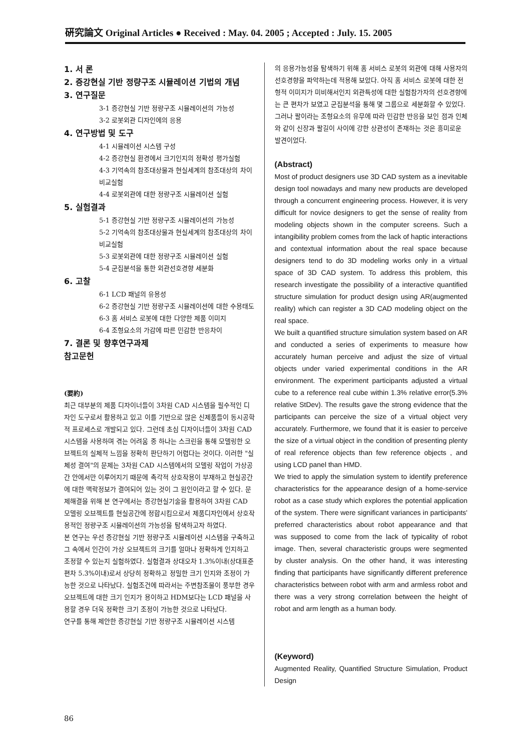硏究論文 Original Articles ● Received : May. 04. 2005 ; Accepted : July. 15. 2005
1. 서 론
2. 증강현실 기반 정량구조 시뮬레이션 기법의 개념
3. 연구질문
3-1 증강현실 기반 정량구조 시뮬레이션의 가능성
3-2 로봇외관 디자인에의 응용
4. 연구방법 및 도구
4-1 시뮬레이션 시스템 구성
4-2 증강현실 환경에서 크기인지의 정확성 평가실험
4-3 기억속의 참조대상물과 현실세계의 참조대상의 차이 비교실험
4-4 로봇외관에 대한 정량구조 시뮬레이션 실험
5. 실험결과
5-1 증강현실 기반 정량구조 시뮬레이션의 가능성
5-2 기억속의 참조대상물과 현실세계의 참조대상의 차이 비교실험
5-3 로봇외관에 대한 정량구조 시뮬레이션 실험
5-4 군집분석을 통한 외관선호경향 세분화
6. 고찰
6-1 LCD 패널의 유용성
6-2 증강현실 기반 정량구조 시뮬레이션에 대한 수용태도
6-3 홈 서비스 로봇에 대한 다양한 제품 이미지
6-4 조형요소의 가감에 따른 민감한 반응차이
7. 결론 및 향후연구과제
참고문헌
(要約)
최근 대부분의 제품 디자이너들이 3차원 CAD 시스템을 필수적인 디자인 도구로서 활용하고 있고 이를 기반으로 많은 신제품들이 동시공학적 프로세스로 개발되고 있다. 그런데 초심 디자이너들이 3차원 CAD시스템을 사용하며 겪는 어려움 중 하나는 스크린을 통해 모델링한 오브젝트의 실체적 느낌을 정확히 판단하기 어렵다는 것이다. 이러한 "실체성 결여"의 문제는 3차원 CAD 시스템에서의 모델링 작업이 가상공간 안에서만 이루어지기 때문에 촉각적 상호작용이 부재하고 현실공간에 대한 맥락정보가 결여되어 있는 것이 그 원인이라고 할 수 있다. 문제해결을 위해 본 연구에서는 증강현실기술을 활용하여 3차원 CAD 모델링 오브젝트를 현실공간에 정합시킴으로서 제품디자인에서 상호작용적인 정량구조 시뮬레이션의 가능성을 탐색하고자 하였다.
본 연구는 우선 증강현실 기반 정량구조 시뮬레이션 시스템을 구축하고 그 속에서 인간이 가상 오브젝트의 크기를 얼마나 정확하게 인지하고 조정할 수 있는지 실험하였다. 실험결과 상대오차 1.3%이내(상대표준편차 5.3%이내)로서 상당히 정확하고 정밀한 크기 인지와 조정이 가능한 것으로 나타났다. 실험조건에 따라서는 주변참조물이 풍부한 경우 오브젝트에 대한 크기 인지가 용이하고 HDM보다는 LCD 패널을 사용할 경우 더욱 정확한 크기 조정이 가능한 것으로 나타났다.
연구를 통해 제안한 증강현실 기반 정량구조 시뮬레이션 시스템
의 응용가능성을 탐색하기 위해 홈 서비스 로봇의 외관에 대해 사용자의 선호경향을 파악하는데 적용해 보았다. 아직 홈 서비스 로봇에 대한 전형적 이미지가 미비해서인지 외관특성에 대한 실험참가자의 선호경향에는 큰 편차가 보였고 군집분석을 통해 몇 그룹으로 세분화할 수 있었다. 그러나 팔이라는 조형요소의 유무에 따라 민감한 반응을 보인 점과 인체와 같이 신장과 팔길이 사이에 강한 상관성이 존재하는 것은 흥미로운 발견이었다.
(Abstract)
Most of product designers use 3D CAD system as a inevitable design tool nowadays and many new products are developed through a concurrent engineering process. However, it is very difficult for novice designers to get the sense of reality from modeling objects shown in the computer screens. Such a intangibility problem comes from the lack of haptic interactions and contextual information about the real space because designers tend to do 3D modeling works only in a virtual space of 3D CAD system. To address this problem, this research investigate the possibility of a interactive quantified structure simulation for product design using AR(augmented reality) which can register a 3D CAD modeling object on the real space.
We built a quantified structure simulation system based on AR and conducted a series of experiments to measure how accurately human perceive and adjust the size of virtual objects under varied experimental conditions in the AR environment. The experiment participants adjusted a virtual cube to a reference real cube within 1.3% relative error(5.3% relative StDev). The results gave the strong evidence that the participants can perceive the size of a virtual object very accurately. Furthermore, we found that it is easier to perceive the size of a virtual object in the condition of presenting plenty of real reference objects than few reference objects , and using LCD panel than HMD.
We tried to apply the simulation system to identify preference characteristics for the appearance design of a home-service robot as a case study which explores the potential application of the system. There were significant variances in participants' preferred characteristics about robot appearance and that was supposed to come from the lack of typicality of robot image. Then, several characteristic groups were segmented by cluster analysis. On the other hand, it was interesting finding that participants have significantly different preference characteristics between robot with arm and armless robot and there was a very strong correlation between the height of robot and arm length as a human body.
(Keyword)
Augmented Reality, Quantified Structure Simulation, Product Design
86